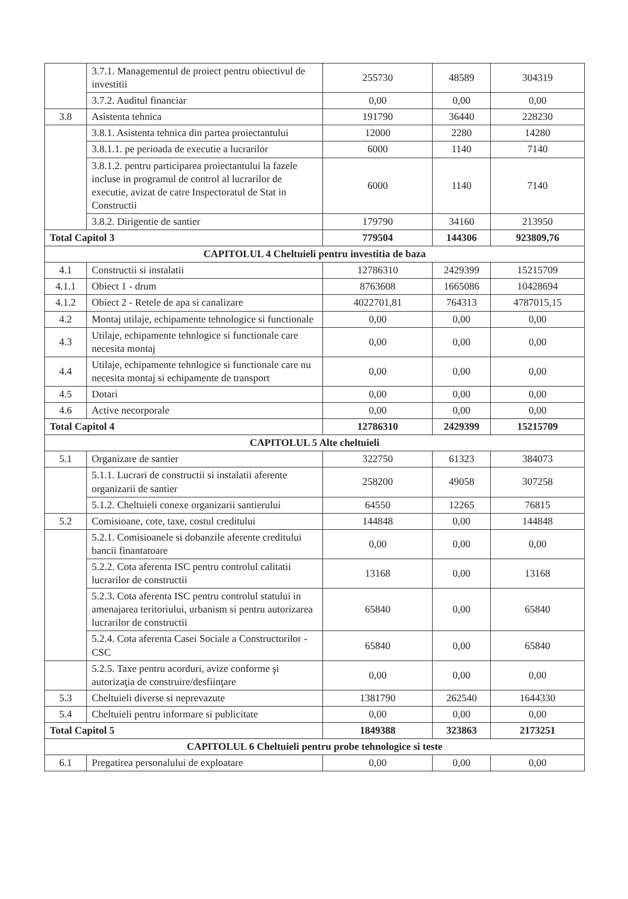| | 3.7.1. Managementul de proiect pentru obiectivul de investitii | 255730 | 48589 | 304319 |
| | 3.7.2. Auditul financiar | 0,00 | 0,00 | 0,00 |
| 3.8 | Asistenta tehnica | 191790 | 36440 | 228230 |
| | 3.8.1. Asistenta tehnica din partea proiectantului | 12000 | 2280 | 14280 |
| | 3.8.1.1. pe perioada de executie a lucrarilor | 6000 | 1140 | 7140 |
| | 3.8.1.2. pentru participarea proiectantului la fazele incluse in programul de control al lucrarilor de executie, avizat de catre Inspectoratul de Stat in Constructii | 6000 | 1140 | 7140 |
| | 3.8.2. Dirigentie de santier | 179790 | 34160 | 213950 |
| Total Capitol 3 | | 779504 | 144306 | 923809,76 |
| CAPITOLUL 4 Cheltuieli pentru investitia de baza | | | | |
| 4.1 | Constructii si instalatii | 12786310 | 2429399 | 15215709 |
| 4.1.1 | Obiect 1 - drum | 8763608 | 1665086 | 10428694 |
| 4.1.2 | Obiect 2 - Retele de apa si canalizare | 4022701,81 | 764313 | 4787015,15 |
| 4.2 | Montaj utilaje, echipamente tehnologice si functionale | 0,00 | 0,00 | 0,00 |
| 4.3 | Utilaje, echipamente tehnlogice si functionale care necesita montaj | 0,00 | 0,00 | 0,00 |
| 4.4 | Utilaje, echipamente tehnlogice si functionale care nu necesita montaj si echipamente de transport | 0,00 | 0,00 | 0,00 |
| 4.5 | Dotari | 0,00 | 0,00 | 0,00 |
| 4.6 | Active necorporale | 0,00 | 0,00 | 0,00 |
| Total Capitol 4 | | 12786310 | 2429399 | 15215709 |
| CAPITOLUL 5 Alte cheltuieli | | | | |
| 5.1 | Organizare de santier | 322750 | 61323 | 384073 |
| | 5.1.1. Lucrari de constructii si instalatii aferente organizarii de santier | 258200 | 49058 | 307258 |
| | 5.1.2. Cheltuieli conexe organizarii santierului | 64550 | 12265 | 76815 |
| 5.2 | Comisioane, cote, taxe, costul creditului | 144848 | 0,00 | 144848 |
| | 5.2.1. Comisioanele si dobanzile aferente creditului bancii finantatoare | 0,00 | 0,00 | 0,00 |
| | 5.2.2. Cota aferenta ISC pentru controlul calitatii lucrarilor de constructii | 13168 | 0,00 | 13168 |
| | 5.2.3. Cota aferenta ISC pentru controlul statului in amenajarea teritoriului, urbanism si pentru autorizarea lucrarilor de constructii | 65840 | 0,00 | 65840 |
| | 5.2.4. Cota aferenta Casei Sociale a Constructorilor - CSC | 65840 | 0,00 | 65840 |
| | 5.2.5. Taxe pentru acorduri, avize conforme şi autorizaţia de construire/desfiinţare | 0,00 | 0,00 | 0,00 |
| 5.3 | Cheltuieli diverse si neprevazute | 1381790 | 262540 | 1644330 |
| 5.4 | Cheltuieli pentru informare si publicitate | 0,00 | 0,00 | 0,00 |
| Total Capitol 5 | | 1849388 | 323863 | 2173251 |
| CAPITOLUL 6 Cheltuieli pentru probe tehnologice si teste | | | | |
| 6.1 | Pregatirea personalului de exploatare | 0,00 | 0,00 | 0,00 |